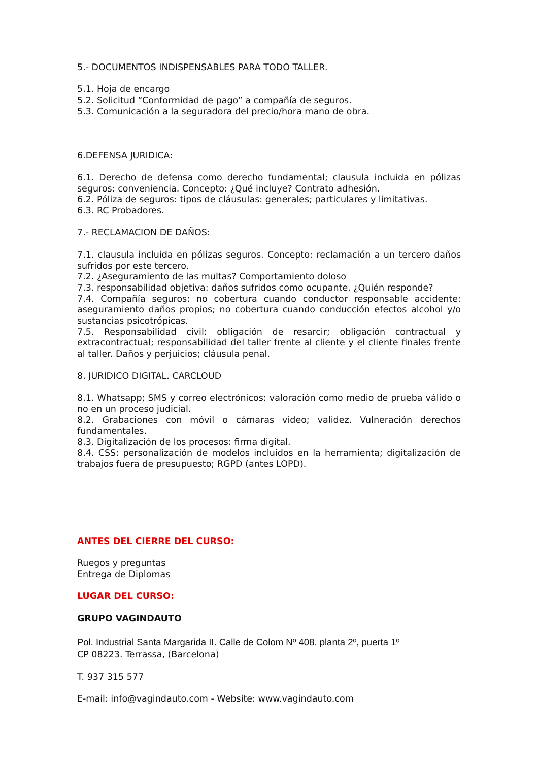5.- DOCUMENTOS INDISPENSABLES PARA TODO TALLER.
5.1. Hoja de encargo
5.2. Solicitud “Conformidad de pago” a compañía de seguros.
5.3. Comunicación a la seguradora del precio/hora mano de obra.
6.DEFENSA JURIDICA:
6.1. Derecho de defensa como derecho fundamental; clausula incluida en pólizas seguros: conveniencia. Concepto: ¿Qué incluye? Contrato adhesión.
6.2. Póliza de seguros: tipos de cláusulas: generales; particulares y limitativas.
6.3. RC Probadores.
7.- RECLAMACION DE DAÑOS:
7.1. clausula incluida en pólizas seguros. Concepto: reclamación a un tercero daños sufridos por este tercero.
7.2. ¿Aseguramiento de las multas? Comportamiento doloso
7.3. responsabilidad objetiva: daños sufridos como ocupante. ¿Quién responde?
7.4. Compañía seguros: no cobertura cuando conductor responsable accidente: aseguramiento daños propios; no cobertura cuando conducción efectos alcohol y/o sustancias psicotrópicas.
7.5. Responsabilidad civil: obligación de resarcir; obligación contractual y extracontractual; responsabilidad del taller frente al cliente y el cliente finales frente al taller. Daños y perjuicios; cláusula penal.
8. JURIDICO DIGITAL. CARCLOUD
8.1. Whatsapp; SMS y correo electrónicos: valoración como medio de prueba válido o no en un proceso judicial.
8.2. Grabaciones con móvil o cámaras video; validez. Vulneración derechos fundamentales.
8.3. Digitalización de los procesos: firma digital.
8.4. CSS: personalización de modelos incluidos en la herramienta; digitalización de trabajos fuera de presupuesto; RGPD (antes LOPD).
ANTES DEL CIERRE DEL CURSO:
Ruegos y preguntas
Entrega de Diplomas
LUGAR DEL CURSO:
GRUPO VAGINDAUTO
Pol. Industrial Santa Margarida II. Calle de Colom Nº 408. planta 2º, puerta 1º
CP 08223. Terrassa, (Barcelona)
T. 937 315 577
E-mail: info@vagindauto.com - Website: www.vagindauto.com